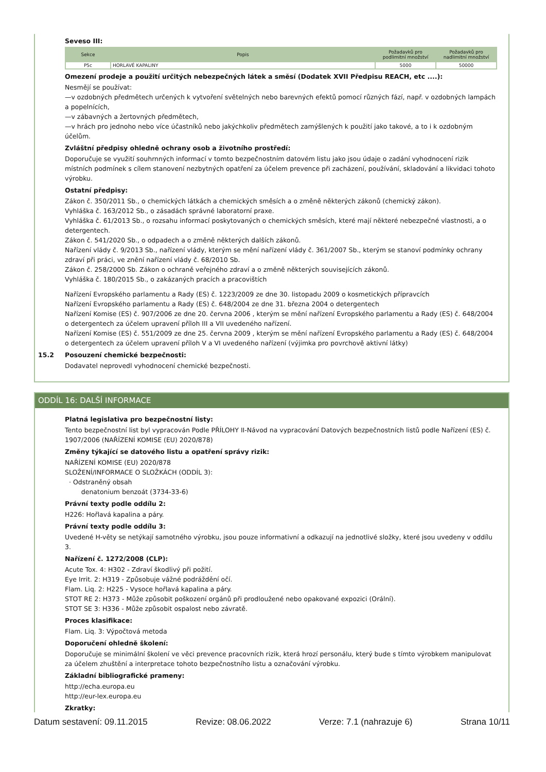Seveso III:
| Sekce | Popis | Požadavků pro podlimitní množství | Požadavků pro nadlimitní množství |
| --- | --- | --- | --- |
| P5c | HORLAVÉ KAPALINY | 5000 | 50000 |
Omezení prodeje a použití určitých nebezpečných látek a směsí (Dodatek XVII Předpisu REACH, etc ....):
Nesmějí se používat:
—v ozdobných předmětech určených k vytvoření světelných nebo barevných efektů pomocí různých fází, např. v ozdobných lampách a popelnících,
—v zábavných a žertovných předmětech,
—v hrách pro jednoho nebo více účastníků nebo jakýchkoliv předmětech zamýšlených k použití jako takové, a to i k ozdobným účelům.
Zvláštní předpisy ohledně ochrany osob a životního prostředí:
Doporučuje se využití souhrnných informací v tomto bezpečnostním datovém listu jako jsou údaje o zadání vyhodnocení rizik místních podmínek s cílem stanovení nezbytných opatření za účelem prevence při zacházení, používání, skladování a likvidaci tohoto výrobku.
Ostatní předpisy:
Zákon č. 350/2011 Sb., o chemických látkách a chemických směsích a o změně některých zákonů (chemický zákon).
Vyhláška č. 163/2012 Sb., o zásadách správné laboratorní praxe.
Vyhláška č. 61/2013 Sb., o rozsahu informací poskytovaných o chemických směsích, které mají některé nebezpečné vlastnosti, a o detergentech.
Zákon č. 541/2020 Sb., o odpadech a o změně některých dalších zákonů.
Nařízení vlády č. 9/2013 Sb., nařízení vlády, kterým se mění nařízení vlády č. 361/2007 Sb., kterým se stanoví podmínky ochrany zdraví při práci, ve znění nařízení vlády č. 68/2010 Sb.
Zákon č. 258/2000 Sb. Zákon o ochraně veřejného zdraví a o změně některých souvisejících zákonů.
Vyhláška č. 180/2015 Sb., o zakázaných pracích a pracovištích
Nařízení Evropského parlamentu a Rady (ES) č. 1223/2009 ze dne 30. listopadu 2009 o kosmetických přípravcích
Nařízení Evropského parlamentu a Rady (ES) č. 648/2004 ze dne 31. března 2004 o detergentech
Nařízení Komise (ES) č. 907/2006 ze dne 20. června 2006 , kterým se mění nařízení Evropského parlamentu a Rady (ES) č. 648/2004 o detergentech za účelem upravení příloh III a VII uvedeného nařízení.
Nařízení Komise (ES) č. 551/2009 ze dne 25. června 2009 , kterým se mění nařízení Evropského parlamentu a Rady (ES) č. 648/2004 o detergentech za účelem upravení příloh V a VI uvedeného nařízení (výjimka pro povrchově aktivní látky)
15.2 Posouzení chemické bezpečnosti:
Dodavatel neprovedl vyhodnocení chemické bezpečnosti.
ODDÍL 16: DALŠÍ INFORMACE
Platná legislativa pro bezpečnostní listy:
Tento bezpečnostní list byl vypracován Podle PŘÍLOHY II-Návod na vypracování Datových bezpečnostních listů podle Nařízení (ES) č. 1907/2006 (NAŘÍZENÍ KOMISE (EU) 2020/878)
Změny týkající se datového listu a opatření správy rizik:
NAŘÍZENÍ KOMISE (EU) 2020/878
SLOŽENÍ/INFORMACE O SLOŽKÁCH (ODDÍL 3):
· Odstraněný obsah
denatonium benzoát (3734-33-6)
Právní texty podle oddílu 2:
H226: Hořlavá kapalina a páry.
Právní texty podle oddílu 3:
Uvedené H-věty se netýkají samotného výrobku, jsou pouze informativní a odkazují na jednotlivé složky, které jsou uvedeny v oddílu 3.
Nařízení č. 1272/2008 (CLP):
Acute Tox. 4: H302 - Zdraví škodlivý při požití.
Eye Irrit. 2: H319 - Způsobuje vážné podráždění očí.
Flam. Liq. 2: H225 - Vysoce hořlavá kapalina a páry.
STOT RE 2: H373 - Může způsobit poškození orgánů při prodloužené nebo opakované expozici (Orální).
STOT SE 3: H336 - Může způsobit ospalost nebo závratě.
Proces klasifikace:
Flam. Liq. 3: Výpočtová metoda
Doporučení ohledně školení:
Doporučuje se minimální školení ve věci prevence pracovních rizik, která hrozí personálu, který bude s tímto výrobkem manipulovat za účelem zhuštění a interpretace tohoto bezpečnostního listu a označování výrobku.
Základní bibliografické prameny:
http://echa.europa.eu
http://eur-lex.europa.eu
Zkratky:
Datum sestavení: 09.11.2015 Revize: 08.06.2022 Verze: 7.1 (nahrazuje 6) Strana 10/11